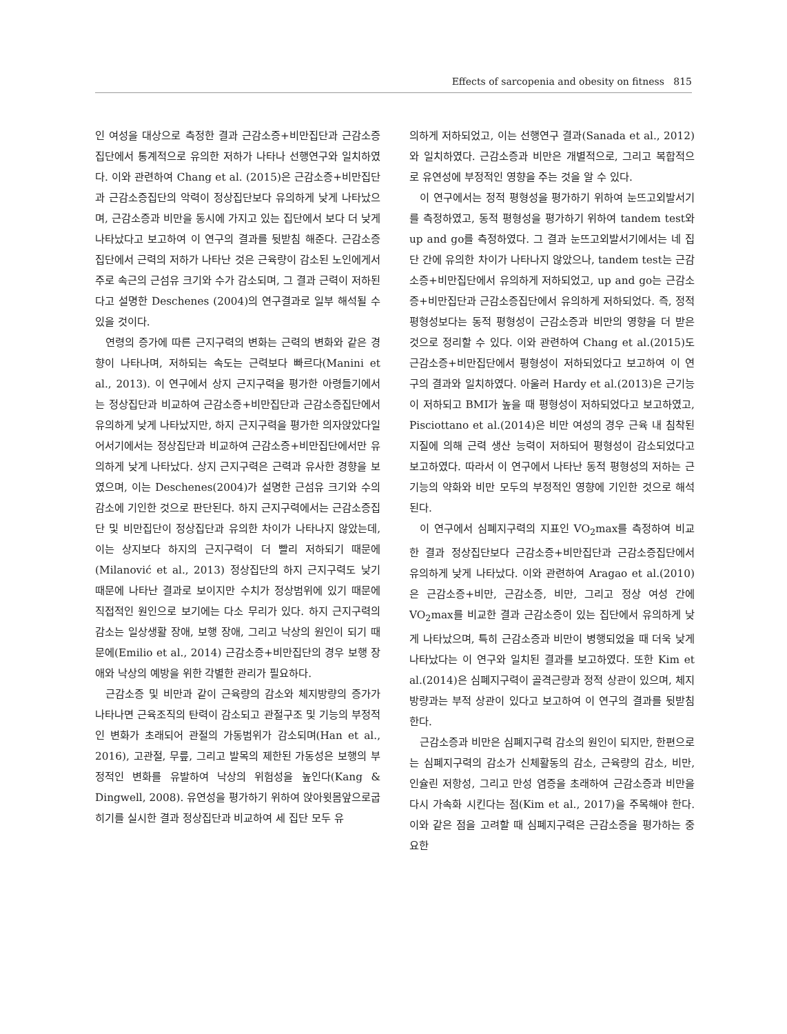Effects of sarcopenia and obesity on fitness 815
인 여성을 대상으로 측정한 결과 근감소증+비만집단과 근감소증집단에서 통계적으로 유의한 저하가 나타나 선행연구와 일치하였다. 이와 관련하여 Chang et al. (2015)은 근감소증+비만집단과 근감소증집단의 악력이 정상집단보다 유의하게 낮게 나타났으며, 근감소증과 비만을 동시에 가지고 있는 집단에서 보다 더 낮게 나타났다고 보고하여 이 연구의 결과를 뒷받침 해준다. 근감소증집단에서 근력의 저하가 나타난 것은 근육량이 감소된 노인에게서 주로 속근의 근섬유 크기와 수가 감소되며, 그 결과 근력이 저하된다고 설명한 Deschenes (2004)의 연구결과로 일부 해석될 수 있을 것이다.
연령의 증가에 따른 근지구력의 변화는 근력의 변화와 같은 경향이 나타나며, 저하되는 속도는 근력보다 빠르다(Manini et al., 2013). 이 연구에서 상지 근지구력을 평가한 아령들기에서는 정상집단과 비교하여 근감소증+비만집단과 근감소증집단에서 유의하게 낮게 나타났지만, 하지 근지구력을 평가한 의자앉았다일어서기에서는 정상집단과 비교하여 근감소증+비만집단에서만 유의하게 낮게 나타났다. 상지 근지구력은 근력과 유사한 경향을 보였으며, 이는 Deschenes(2004)가 설명한 근섬유 크기와 수의 감소에 기인한 것으로 판단된다. 하지 근지구력에서는 근감소증집단 및 비만집단이 정상집단과 유의한 차이가 나타나지 않았는데, 이는 상지보다 하지의 근지구력이 더 빨리 저하되기 때문에(Milanović et al., 2013) 정상집단의 하지 근지구력도 낮기 때문에 나타난 결과로 보이지만 수치가 정상범위에 있기 때문에 직접적인 원인으로 보기에는 다소 무리가 있다. 하지 근지구력의 감소는 일상생활 장애, 보행 장애, 그리고 낙상의 원인이 되기 때문에(Emilio et al., 2014) 근감소증+비만집단의 경우 보행 장애와 낙상의 예방을 위한 각별한 관리가 필요하다.
근감소증 및 비만과 같이 근육량의 감소와 체지방량의 증가가 나타나면 근육조직의 탄력이 감소되고 관절구조 및 기능의 부정적인 변화가 초래되어 관절의 가동범위가 감소되며(Han et al., 2016), 고관절, 무릎, 그리고 발목의 제한된 가동성은 보행의 부정적인 변화를 유발하여 낙상의 위험성을 높인다(Kang & Dingwell, 2008). 유연성을 평가하기 위하여 앉아윗몸앞으로굽히기를 실시한 결과 정상집단과 비교하여 세 집단 모두 유
의하게 저하되었고, 이는 선행연구 결과(Sanada et al., 2012)와 일치하였다. 근감소증과 비만은 개별적으로, 그리고 복합적으로 유연성에 부정적인 영향을 주는 것을 알 수 있다.
이 연구에서는 정적 평형성을 평가하기 위하여 눈뜨고외발서기를 측정하였고, 동적 평형성을 평가하기 위하여 tandem test와 up and go를 측정하였다. 그 결과 눈뜨고외발서기에서는 네 집단 간에 유의한 차이가 나타나지 않았으나, tandem test는 근감소증+비만집단에서 유의하게 저하되었고, up and go는 근감소증+비만집단과 근감소증집단에서 유의하게 저하되었다. 즉, 정적 평형성보다는 동적 평형성이 근감소증과 비만의 영향을 더 받은 것으로 정리할 수 있다. 이와 관련하여 Chang et al.(2015)도 근감소증+비만집단에서 평형성이 저하되었다고 보고하여 이 연구의 결과와 일치하였다. 아울러 Hardy et al.(2013)은 근기능이 저하되고 BMI가 높을 때 평형성이 저하되었다고 보고하였고, Pisciottano et al.(2014)은 비만 여성의 경우 근육 내 침착된 지질에 의해 근력 생산 능력이 저하되어 평형성이 감소되었다고 보고하였다. 따라서 이 연구에서 나타난 동적 평형성의 저하는 근기능의 약화와 비만 모두의 부정적인 영향에 기인한 것으로 해석된다.
이 연구에서 심폐지구력의 지표인 VO<sub>2</sub>max를 측정하여 비교한 결과 정상집단보다 근감소증+비만집단과 근감소증집단에서 유의하게 낮게 나타났다. 이와 관련하여 Aragao et al.(2010)은 근감소증+비만, 근감소증, 비만, 그리고 정상 여성 간에 VO<sub>2</sub>max를 비교한 결과 근감소증이 있는 집단에서 유의하게 낮게 나타났으며, 특히 근감소증과 비만이 병행되었을 때 더욱 낮게 나타났다는 이 연구와 일치된 결과를 보고하였다. 또한 Kim et al.(2014)은 심폐지구력이 골격근량과 정적 상관이 있으며, 체지방량과는 부적 상관이 있다고 보고하여 이 연구의 결과를 뒷받침 한다.
근감소증과 비만은 심폐지구력 감소의 원인이 되지만, 한편으로는 심폐지구력의 감소가 신체활동의 감소, 근육량의 감소, 비만, 인슐린 저항성, 그리고 만성 염증을 초래하여 근감소증과 비만을 다시 가속화 시킨다는 점(Kim et al., 2017)을 주목해야 한다. 이와 같은 점을 고려할 때 심폐지구력은 근감소증을 평가하는 중요한